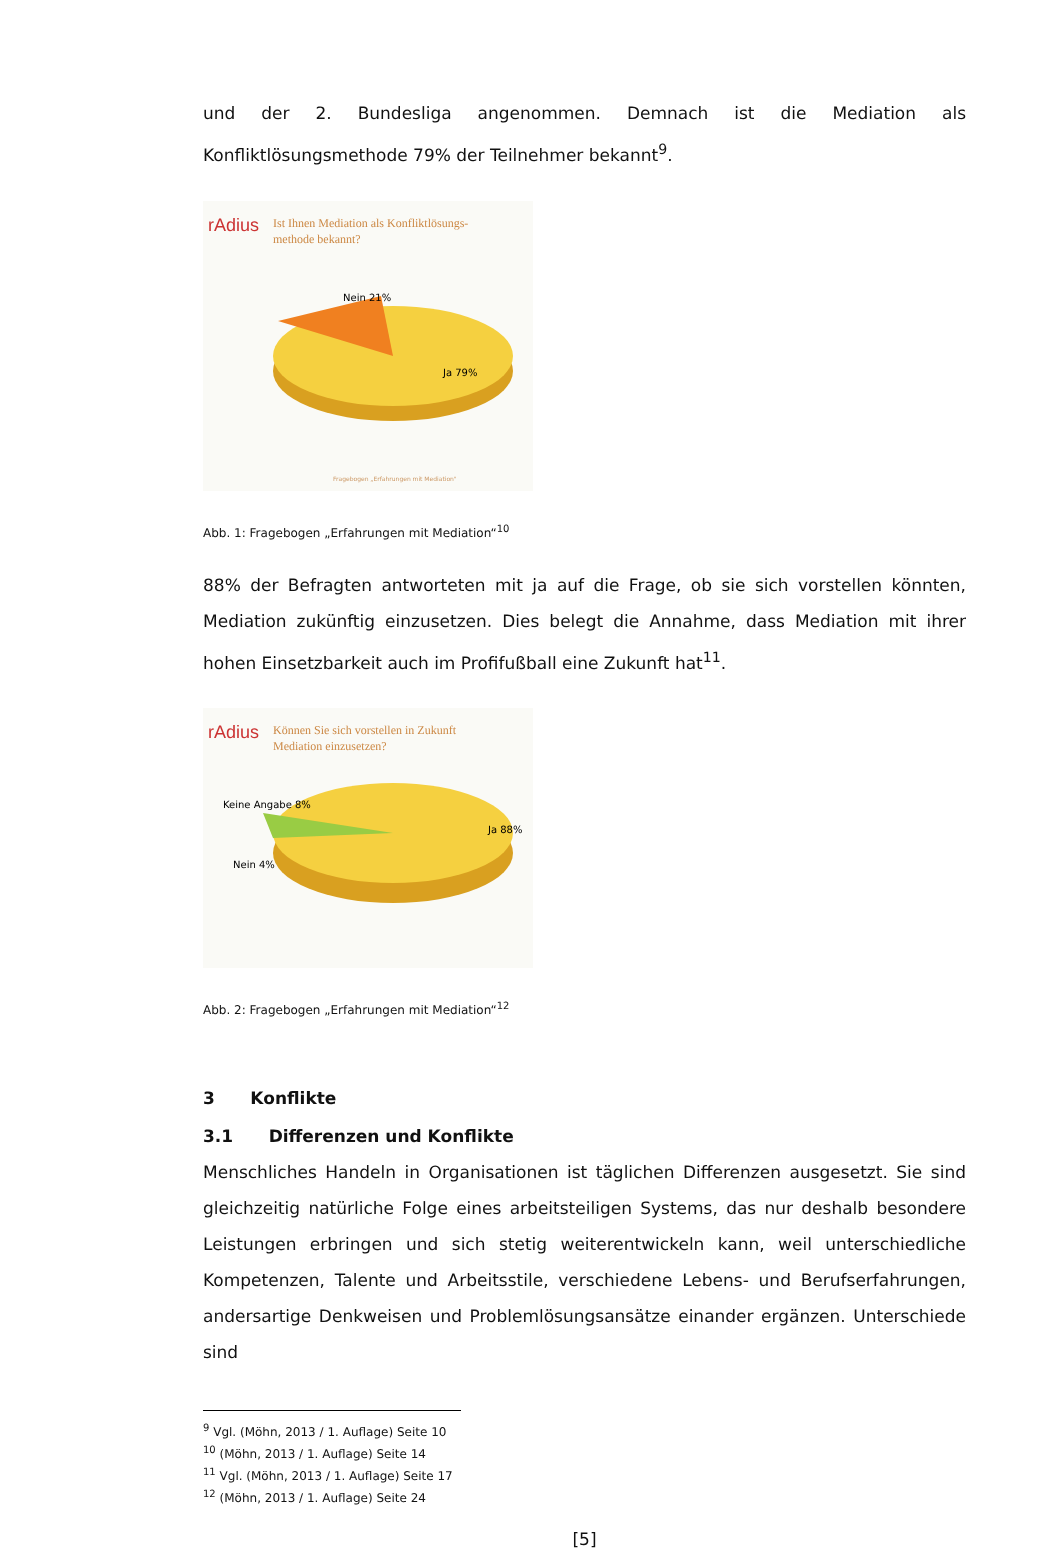und der 2. Bundesliga angenommen. Demnach ist die Mediation als Konfliktlösungsmethode 79% der Teilnehmer bekannt<sup>9</sup>.
rAdius
Ist Ihnen Mediation als Konfliktlösungs-
methode bekannt?
Nein 21%
Ja 79%
Fragebogen „Erfahrungen mit Mediation"
Abb. 1: Fragebogen „Erfahrungen mit Mediation“<sup>10</sup>
88% der Befragten antworteten mit ja auf die Frage, ob sie sich vorstellen könnten, Mediation zukünftig einzusetzen. Dies belegt die Annahme, dass Mediation mit ihrer hohen Einsetzbarkeit auch im Profifußball eine Zukunft hat<sup>11</sup>.
rAdius
Können Sie sich vorstellen in Zukunft
Mediation einzusetzen?
Keine Angabe 8%
Nein 4%
Ja 88%
Abb. 2: Fragebogen „Erfahrungen mit Mediation“<sup>12</sup>
3 Konflikte
3.1 Differenzen und Konflikte
Menschliches Handeln in Organisationen ist täglichen Differenzen ausgesetzt. Sie sind gleichzeitig natürliche Folge eines arbeitsteiligen Systems, das nur deshalb besondere Leistungen erbringen und sich stetig weiterentwickeln kann, weil unterschiedliche Kompetenzen, Talente und Arbeitsstile, verschiedene Lebens- und Berufserfahrungen, andersartige Denkweisen und Problemlösungsansätze einander ergänzen. Unterschiede sind
<sup>9</sup> Vgl. (Möhn, 2013 / 1. Auflage) Seite 10
<sup>10</sup> (Möhn, 2013 / 1. Auflage) Seite 14
<sup>11</sup> Vgl. (Möhn, 2013 / 1. Auflage) Seite 17
<sup>12</sup> (Möhn, 2013 / 1. Auflage) Seite 24
[5]